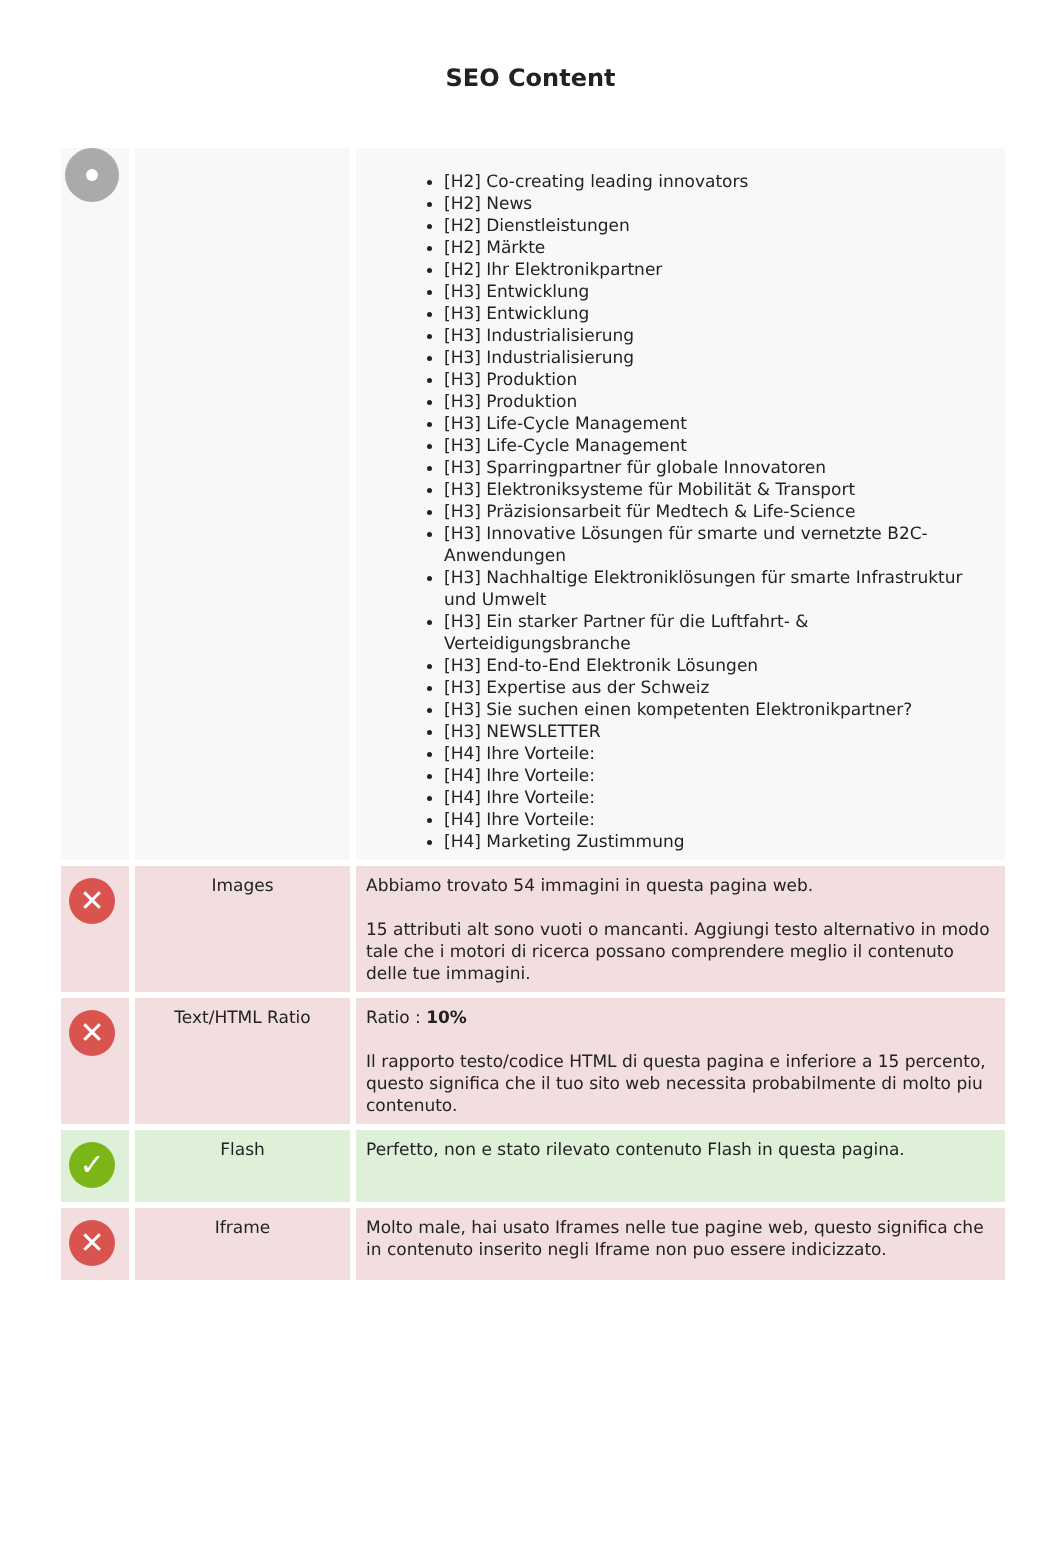SEO Content
| | | [H2] Co-creating leading innovators [H2] News [H2] Dienstleistungen [H2] Märkte [H2] Ihr Elektronikpartner [H3] Entwicklung [H3] Entwicklung [H3] Industrialisierung [H3] Industrialisierung [H3] Produktion [H3] Produktion [H3] Life-Cycle Management [H3] Life-Cycle Management [H3] Sparringpartner für globale Innovatoren [H3] Elektroniksysteme für Mobilität & Transport [H3] Präzisionsarbeit für Medtech & Life-Science [H3] Innovative Lösungen für smarte und vernetzte B2C-Anwendungen [H3] Nachhaltige Elektroniklösungen für smarte Infrastruktur und Umwelt [H3] Ein starker Partner für die Luftfahrt- & Verteidigungsbranche [H3] End-to-End Elektronik Lösungen [H3] Expertise aus der Schweiz [H3] Sie suchen einen kompetenten Elektronikpartner? [H3] NEWSLETTER [H4] Ihre Vorteile: [H4] Ihre Vorteile: [H4] Ihre Vorteile: [H4] Ihre Vorteile: [H4] Marketing Zustimmung |
| ✕ | Images | Abbiamo trovato 54 immagini in questa pagina web. 15 attributi alt sono vuoti o mancanti. Aggiungi testo alternativo in modo tale che i motori di ricerca possano comprendere meglio il contenuto delle tue immagini. |
| ✕ | Text/HTML Ratio | Ratio : 10% Il rapporto testo/codice HTML di questa pagina e inferiore a 15 percento, questo significa che il tuo sito web necessita probabilmente di molto piu contenuto. |
| ✓ | Flash | Perfetto, non e stato rilevato contenuto Flash in questa pagina. |
| ✕ | Iframe | Molto male, hai usato Iframes nelle tue pagine web, questo significa che in contenuto inserito negli Iframe non puo essere indicizzato. |